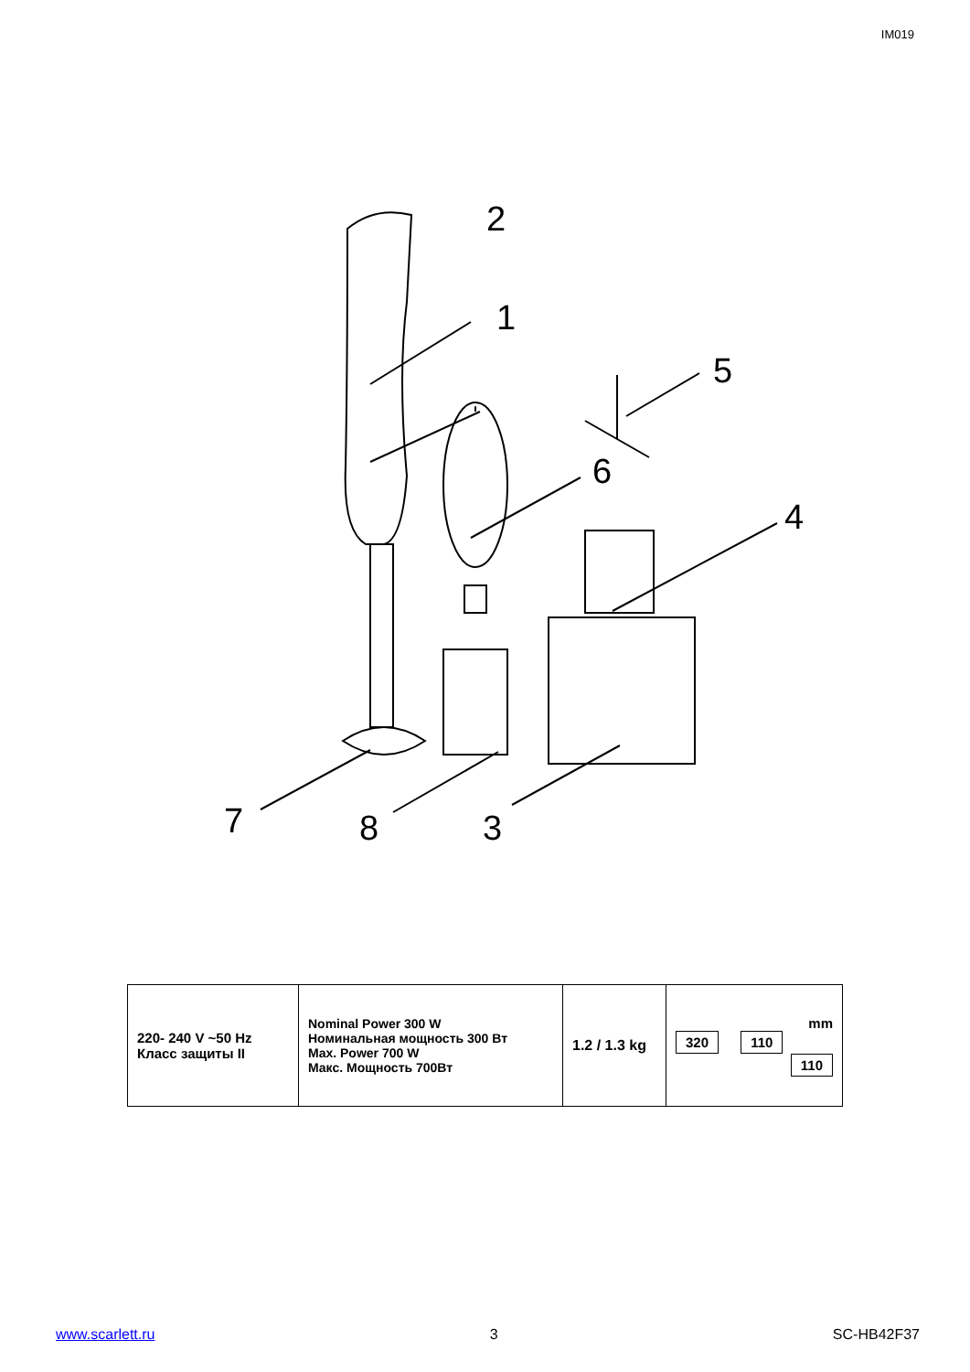IM019
2
1
5
6
4
7
8
3
| 220- 240 V ~50 Hz Класс защиты II | Nominal Power 300 W Номинальная мощность 300 Вт Max. Power 700 W Макс. Мощность 700Вт | 1.2 / 1.3 kg | mm 320 110 110 |
www.scarlett.ru 3 SC-HB42F37